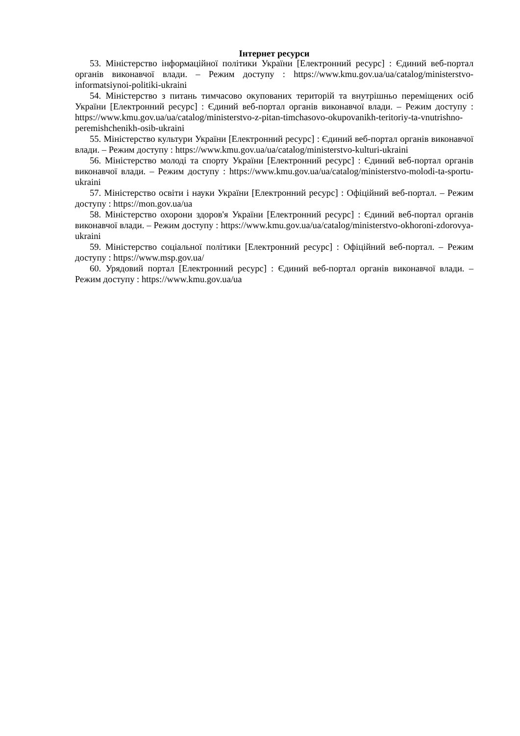Інтернет ресурси
53. Міністерство інформаційної політики України [Електронний ресурс] : Єдиний веб-портал органів виконавчої влади. – Режим доступу : https://www.kmu.gov.ua/ua/catalog/ministerstvo-informatsiynoi-politiki-ukraini
54. Міністерство з питань тимчасово окупованих територій та внутрішньо переміщених осіб України [Електронний ресурс] : Єдиний веб-портал органів виконавчої влади. – Режим доступу : https://www.kmu.gov.ua/ua/catalog/ministerstvo-z-pitan-timchasovo-okupovanikh-teritoriy-ta-vnutrishno-peremishchenikh-osib-ukraini
55. Міністерство культури України [Електронний ресурс] : Єдиний веб-портал органів виконавчої влади. – Режим доступу : https://www.kmu.gov.ua/ua/catalog/ministerstvo-kulturi-ukraini
56. Міністерство молоді та спорту України [Електронний ресурс] : Єдиний веб-портал органів виконавчої влади. – Режим доступу : https://www.kmu.gov.ua/ua/catalog/ministerstvo-molodi-ta-sportu-ukraini
57. Міністерство освіти і науки України [Електронний ресурс] : Офіційний веб-портал. – Режим доступу : https://mon.gov.ua/ua
58. Міністерство охорони здоров'я України [Електронний ресурс] : Єдиний веб-портал органів виконавчої влади. – Режим доступу : https://www.kmu.gov.ua/ua/catalog/ministerstvo-okhoroni-zdorovya-ukraini
59. Міністерство соціальної політики [Електронний ресурс] : Офіційний веб-портал. – Режим доступу : https://www.msp.gov.ua/
60. Урядовий портал [Електронний ресурс] : Єдиний веб-портал органів виконавчої влади. – Режим доступу : https://www.kmu.gov.ua/ua